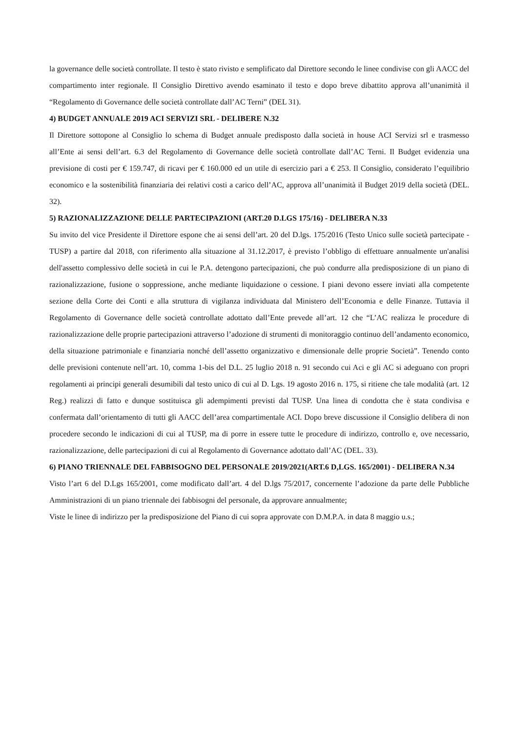la governance delle società controllate. Il testo è stato rivisto e semplificato dal Direttore secondo le linee condivise con gli AACC del compartimento inter regionale. Il Consiglio Direttivo avendo esaminato il testo e dopo breve dibattito approva all’unanimità il “Regolamento di Governance delle società controllate dall’AC Terni” (DEL 31).
4) BUDGET ANNUALE 2019 ACI SERVIZI SRL - DELIBERE N.32
Il Direttore sottopone al Consiglio lo schema di Budget annuale predisposto dalla società in house ACI Servizi srl e trasmesso all’Ente ai sensi dell’art. 6.3 del Regolamento di Governance delle società controllate dall’AC Terni. Il Budget evidenzia una previsione di costi per € 159.747, di ricavi per € 160.000 ed un utile di esercizio pari a € 253. Il Consiglio, considerato l’equilibrio economico e la sostenibilità finanziaria dei relativi costi a carico dell’AC, approva all’unanimità il Budget 2019 della società (DEL. 32).
5) RAZIONALIZZAZIONE DELLE PARTECIPAZIONI (ART.20 D.LGS 175/16) - DELIBERA N.33
Su invito del vice Presidente il Direttore espone che ai sensi dell’art. 20 del D.lgs. 175/2016 (Testo Unico sulle società partecipate - TUSP) a partire dal 2018, con riferimento alla situazione al 31.12.2017, è previsto l’obbligo di effettuare annualmente un'analisi dell'assetto complessivo delle società in cui le P.A. detengono partecipazioni, che può condurre alla predisposizione di un piano di razionalizzazione, fusione o soppressione, anche mediante liquidazione o cessione. I piani devono essere inviati alla competente sezione della Corte dei Conti e alla struttura di vigilanza individuata dal Ministero dell’Economia e delle Finanze. Tuttavia il Regolamento di Governance delle società controllate adottato dall’Ente prevede all’art. 12 che “L’AC realizza le procedure di razionalizzazione delle proprie partecipazioni attraverso l’adozione di strumenti di monitoraggio continuo dell’andamento economico, della situazione patrimoniale e finanziaria nonché dell’assetto organizzativo e dimensionale delle proprie Società”. Tenendo conto delle previsioni contenute nell’art. 10, comma 1-bis del D.L. 25 luglio 2018 n. 91 secondo cui Aci e gli AC si adeguano con propri regolamenti ai principi generali desumibili dal testo unico di cui al D. Lgs. 19 agosto 2016 n. 175, si ritiene che tale modalità (art. 12 Reg.) realizzi di fatto e dunque sostituisca gli adempimenti previsti dal TUSP. Una linea di condotta che è stata condivisa e confermata dall’orientamento di tutti gli AACC dell’area compartimentale ACI. Dopo breve discussione il Consiglio delibera di non procedere secondo le indicazioni di cui al TUSP, ma di porre in essere tutte le procedure di indirizzo, controllo e, ove necessario, razionalizzazione, delle partecipazioni di cui al Regolamento di Governance adottato dall’AC (DEL. 33).
6) PIANO TRIENNALE DEL FABBISOGNO DEL PERSONALE 2019/2021(ART.6 D,LGS. 165/2001) - DELIBERA N.34
Visto l’art 6 del D.Lgs 165/2001, come modificato dall’art. 4 del D.lgs 75/2017, concernente l’adozione da parte delle Pubbliche Amministrazioni di un piano triennale dei fabbisogni del personale, da approvare annualmente;
Viste le linee di indirizzo per la predisposizione del Piano di cui sopra approvate con D.M.P.A. in data 8 maggio u.s.;